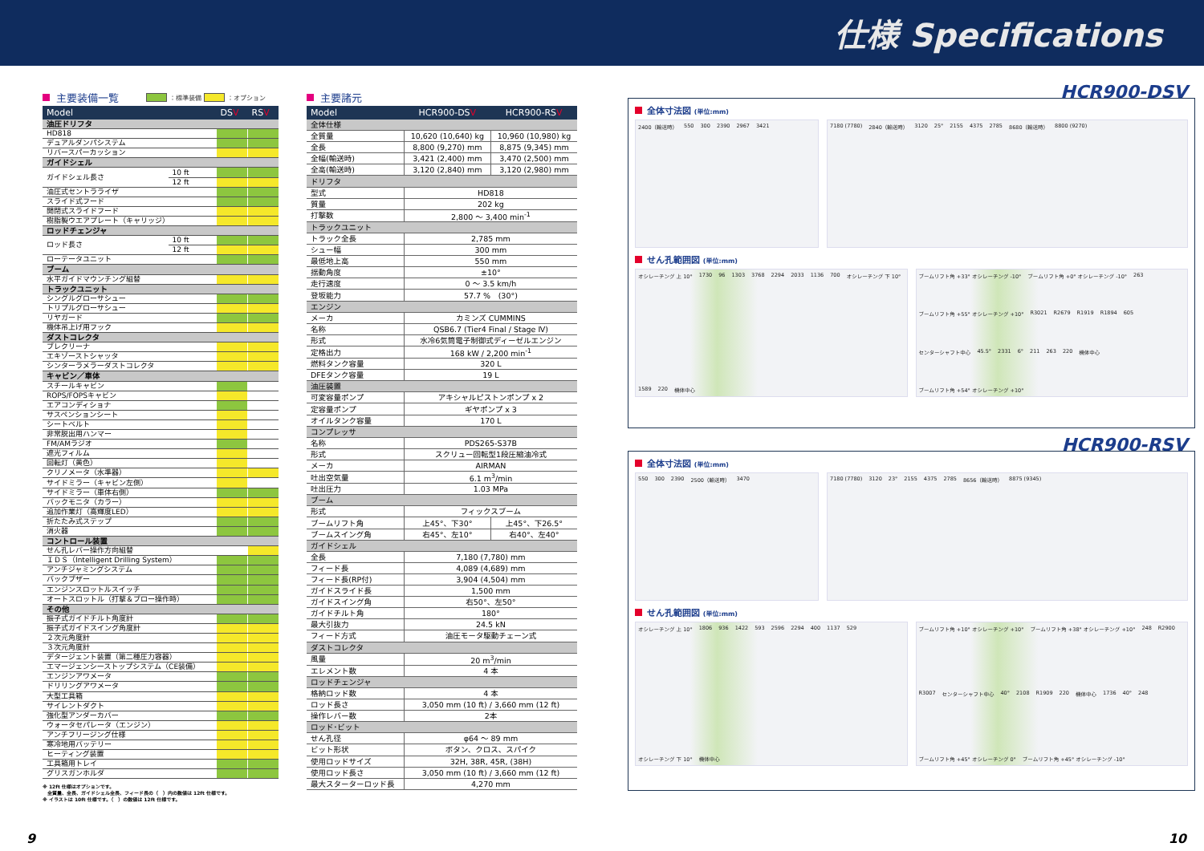仕様 Specifications
主要装備一覧 ：標準装備 ：オプション
| Model | | DS V | RS V |
| --- | --- | --- | --- |
| 油圧ドリフタ | | | |
| HD818 | | | |
| デュアルダンパシステム | | | |
| リバースパーカッション | | | |
| ガイドシェル | | | |
| ガイドシェル長さ | 10 ft | | |
| | 12 ft | | |
| 油圧式セントラライザ | | | |
| スライド式フード | | | |
| 開閉式スライドフード | | | |
| 樹脂製ウエアプレート（キャリッジ） | | | |
| ロッドチェンジャ | | | |
| ロッド長さ | 10 ft | | |
| | 12 ft | | |
| ローテータユニット | | | |
| ブーム | | | |
| 水平ガイドマウンチング組替 | | | |
| トラックユニット | | | |
| シングルグローサシュー | | | |
| トリプルグローサシュー | | | |
| リヤガード | | | |
| 機体吊上げ用フック | | | |
| ダストコレクタ | | | |
| ブレクリーナ | | | |
| エキゾーストシャッタ | | | |
| シンターラメラーダストコレクタ | | | |
| キャビン／車体 | | | |
| スチールキャビン | | | |
| ROPS/FOPSキャビン | | | |
| エアコンディショナ | | | |
| サスペンションシート | | | |
| シートベルト | | | |
| 非常脱出用ハンマー | | | |
| FM/AMラジオ | | | |
| 遮光フィルム | | | |
| 回転灯（黄色） | | | |
| クリノメータ（水準器） | | | |
| サイドミラー（キャビン左側） | | | |
| サイドミラー（車体右側） | | | |
| バックモニタ（カラー） | | | |
| 追加作業灯（高輝度LED） | | | |
| 折たたみ式ステップ | | | |
| 消火器 | | | |
| コントロール装置 | | | |
| せん孔レバー操作方向組替 | | | |
| ＩＤＳ（Intelligent Drilling System） | | | |
| アンチジャミングシステム | | | |
| バックブザー | | | |
| エンジンスロットルスイッチ | | | |
| オートスロットル（打撃＆ブロー操作時） | | | |
| その他 | | | |
| 振子式ガイドチルト角度計 | | | |
| 振子式ガイドスイング角度計 | | | |
| ２次元角度計 | | | |
| ３次元角度計 | | | |
| デタージェント装置（第二種圧力容器） | | | |
| エマージェンシーストップシステム（CE装備） | | | |
| エンジンアワメータ | | | |
| ドリリングアワメータ | | | |
| 大型工具箱 | | | |
| サイレントダクト | | | |
| 強化型アンダーカバー | | | |
| ウォータセパレータ（エンジン） | | | |
| アンチフリージング仕様 | | | |
| 寒冷地用バッテリー | | | |
| ヒーティング装置 | | | |
| 工具箱用トレイ | | | |
| グリスガンホルダ | | | |
※ 12ft 仕様はオプションです。
　全質量、全長、ガイドシェル全長、フィード長の（　）内の数値は 12ft 仕様です。
※ イラストは 10ft 仕様です。（　）の数値は 12ft 仕様です。
主要諸元
| Model | HCR900-DS V | HCR900-RS V |
| --- | --- | --- |
| 全体仕様 | | |
| 全質量 | 10,620 (10,640) kg | 10,960 (10,980) kg |
| 全長 | 8,800 (9,270) mm | 8,875 (9,345) mm |
| 全幅(輸送時) | 3,421 (2,400) mm | 3,470 (2,500) mm |
| 全高(輸送時) | 3,120 (2,840) mm | 3,120 (2,980) mm |
| ドリフタ | | |
| 型式 | HD818 | |
| 質量 | 202 kg | |
| 打撃数 | 2,800 ～ 3,400 min<sup>-1</sup> | |
| トラックユニット | | |
| トラック全長 | 2,785 mm | |
| シュー幅 | 300 mm | |
| 最低地上高 | 550 mm | |
| 揺動角度 | ±10° | |
| 走行速度 | 0 ～ 3.5 km/h | |
| 登坂能力 | 57.7 % (30°) | |
| エンジン | | |
| メーカ | カミンズ CUMMINS | |
| 名称 | QSB6.7 (Tier4 Final / Stage Ⅳ) | |
| 形式 | 水冷6気筒電子制御式ディーゼルエンジン | |
| 定格出力 | 168 kW / 2,200 min<sup>-1</sup> | |
| 燃料タンク容量 | 320 L | |
| DFEタンク容量 | 19 L | |
| 油圧装置 | | |
| 可変容量ポンプ | アキシャルピストンポンプ x 2 | |
| 定容量ポンプ | ギヤポンプ x 3 | |
| オイルタンク容量 | 170 L | |
| コンプレッサ | | |
| 名称 | PDS265-S37B | |
| 形式 | スクリュー回転型1段圧縮油冷式 | |
| メーカ | AIRMAN | |
| 吐出空気量 | 6.1 m<sup>3</sup>/min | |
| 吐出圧力 | 1.03 MPa | |
| ブーム | | |
| 形式 | フィックスブーム | |
| ブームリフト角 | 上45°、下30° | 上45°、下26.5° |
| ブームスイング角 | 右45°、左10° | 右40°、左40° |
| ガイドシェル | | |
| 全長 | 7,180 (7,780) mm | |
| フィード長 | 4,089 (4,689) mm | |
| フィード長(RP付) | 3,904 (4,504) mm | |
| ガイドスライド長 | 1,500 mm | |
| ガイドスイング角 | 右50°、左50° | |
| ガイドチルト角 | 180° | |
| 最大引抜力 | 24.5 kN | |
| フィード方式 | 油圧モータ駆動チェーン式 | |
| ダストコレクタ | | |
| 風量 | 20 m<sup>3</sup>/min | |
| エレメント数 | 4 本 | |
| ロッドチェンジャ | | |
| 格納ロッド数 | 4 本 | |
| ロッド長さ | 3,050 mm (10 ft) / 3,660 mm (12 ft) | |
| 操作レバー数 | 2本 | |
| ロッド･ビット | | |
| せん孔径 | φ64 ～ 89 mm | |
| ビット形状 | ボタン、クロス、スパイク | |
| 使用ロッドサイズ | 32H, 38R, 45R, (38H) | |
| 使用ロッド長さ | 3,050 mm (10 ft) / 3,660 mm (12 ft) | |
| 最大スターターロッド長 | 4,270 mm | |
HCR900-DSV
全体寸法図 (単位:mm)
2400（輸送時） 550 300 2390 2967 3421
7180 (7780) 2840（輸送時） 3120 25° 2155 4375 2785 8680（輸送時） 8800 (9270)
せん孔範囲図 (単位:mm)
オシレーチング 上 10° 1730 96 1303 3768 2294 2033 1136 700 オシレーチング 下 10° 1589 220 機体中心
ブームリフト角 +33° オシレーチング -10° ブームリフト角 +0° オシレーチング -10° 263 ブームリフト角 +55° オシレーチング +10° R3021 R2679 R1919 R1894 605 センターシャフト中心 45.5° 2331 6° 211 263 220 機体中心 ブームリフト角 +54° オシレーチング +10°
HCR900-RSV
全体寸法図 (単位:mm)
550 300 2390 2500（輸送時） 3470
7180 (7780) 3120 23° 2155 4375 2785 8656（輸送時） 8875 (9345)
せん孔範囲図 (単位:mm)
オシレーチング 上 10° 1806 936 1422 593 2596 2294 400 1137 529 オシレーチング 下 10° 機体中心
ブームリフト角 +10° オシレーチング +10° ブームリフト角 +38° オシレーチング +10° 248 R2900 R3007 センターシャフト中心 40° 2108 R1909 220 機体中心 1736 40° 248 ブームリフト角 +45° オシレーチング 0° ブームリフト角 +45° オシレーチング -10°
9 10